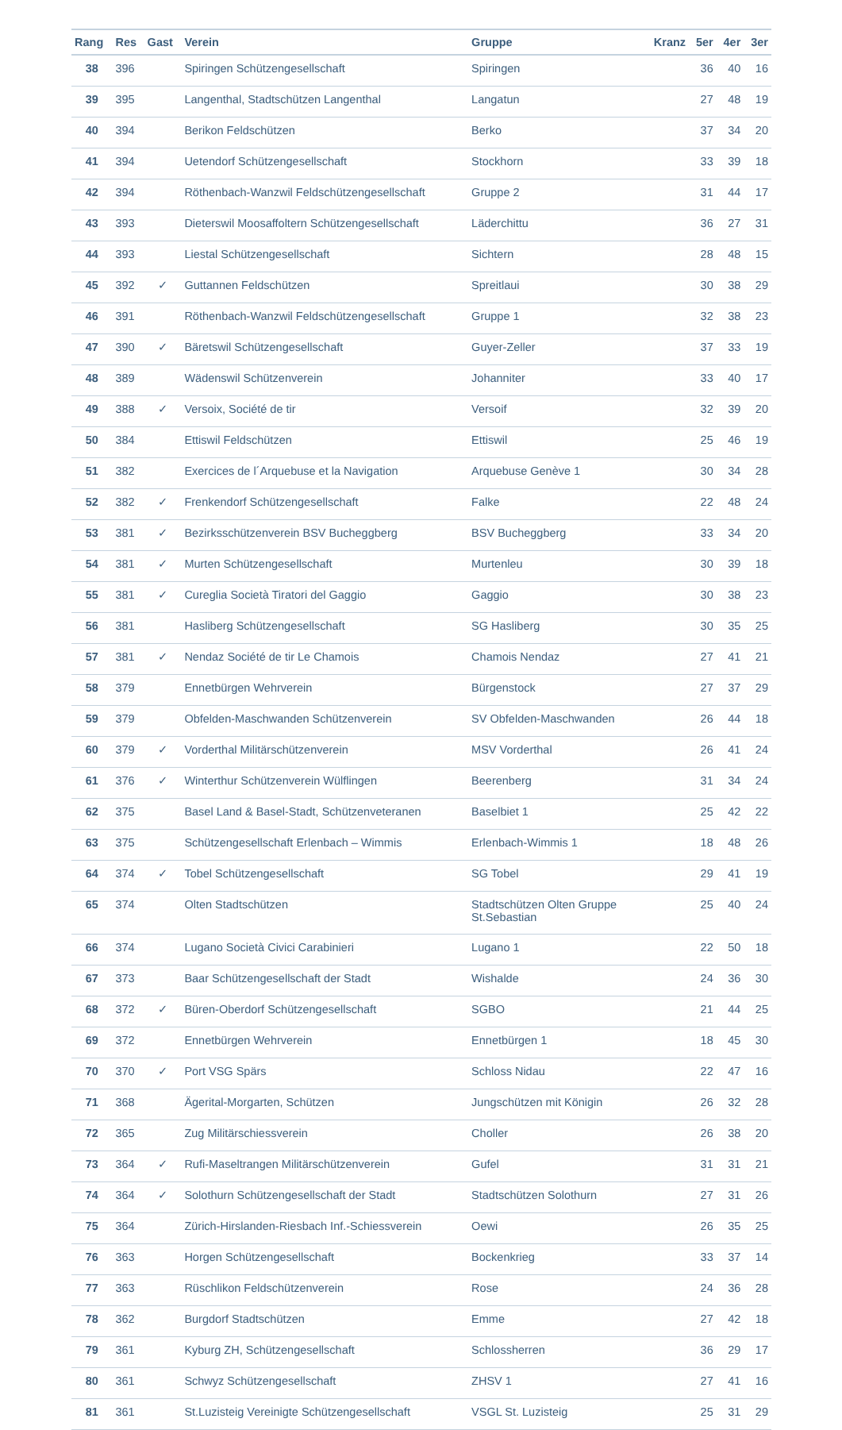| Rang | Res | Gast | Verein | Gruppe | Kranz | 5er | 4er | 3er |
| --- | --- | --- | --- | --- | --- | --- | --- | --- |
| 38 | 396 | | Spiringen Schützengesellschaft | Spiringen | | 36 | 40 | 16 |
| 39 | 395 | | Langenthal, Stadtschützen Langenthal | Langatun | | 27 | 48 | 19 |
| 40 | 394 | | Berikon Feldschützen | Berko | | 37 | 34 | 20 |
| 41 | 394 | | Uetendorf Schützengesellschaft | Stockhorn | | 33 | 39 | 18 |
| 42 | 394 | | Röthenbach-Wanzwil Feldschützengesellschaft | Gruppe 2 | | 31 | 44 | 17 |
| 43 | 393 | | Dieterswil Moosaffoltern Schützengesellschaft | Läderchittu | | 36 | 27 | 31 |
| 44 | 393 | | Liestal Schützengesellschaft | Sichtern | | 28 | 48 | 15 |
| 45 | 392 | ✓ | Guttannen Feldschützen | Spreitlaui | | 30 | 38 | 29 |
| 46 | 391 | | Röthenbach-Wanzwil Feldschützengesellschaft | Gruppe 1 | | 32 | 38 | 23 |
| 47 | 390 | ✓ | Bäretswil Schützengesellschaft | Guyer-Zeller | | 37 | 33 | 19 |
| 48 | 389 | | Wädenswil Schützenverein | Johanniter | | 33 | 40 | 17 |
| 49 | 388 | ✓ | Versoix, Société de tir | Versoif | | 32 | 39 | 20 |
| 50 | 384 | | Ettiswil Feldschützen | Ettiswil | | 25 | 46 | 19 |
| 51 | 382 | | Exercices de l´Arquebuse et la Navigation | Arquebuse Genève 1 | | 30 | 34 | 28 |
| 52 | 382 | ✓ | Frenkendorf Schützengesellschaft | Falke | | 22 | 48 | 24 |
| 53 | 381 | ✓ | Bezirksschützenverein BSV Bucheggberg | BSV Bucheggberg | | 33 | 34 | 20 |
| 54 | 381 | ✓ | Murten Schützengesellschaft | Murtenleu | | 30 | 39 | 18 |
| 55 | 381 | ✓ | Cureglia Società Tiratori del Gaggio | Gaggio | | 30 | 38 | 23 |
| 56 | 381 | | Hasliberg Schützengesellschaft | SG Hasliberg | | 30 | 35 | 25 |
| 57 | 381 | ✓ | Nendaz Société de tir Le Chamois | Chamois Nendaz | | 27 | 41 | 21 |
| 58 | 379 | | Ennetbürgen Wehrverein | Bürgenstock | | 27 | 37 | 29 |
| 59 | 379 | | Obfelden-Maschwanden Schützenverein | SV Obfelden-Maschwanden | | 26 | 44 | 18 |
| 60 | 379 | ✓ | Vorderthal Militärschützenverein | MSV Vorderthal | | 26 | 41 | 24 |
| 61 | 376 | ✓ | Winterthur Schützenverein Wülflingen | Beerenberg | | 31 | 34 | 24 |
| 62 | 375 | | Basel Land & Basel-Stadt, Schützenveteranen | Baselbiet 1 | | 25 | 42 | 22 |
| 63 | 375 | | Schützengesellschaft Erlenbach – Wimmis | Erlenbach-Wimmis 1 | | 18 | 48 | 26 |
| 64 | 374 | ✓ | Tobel Schützengesellschaft | SG Tobel | | 29 | 41 | 19 |
| 65 | 374 | | Olten Stadtschützen | Stadtschützen Olten Gruppe St.Sebastian | | 25 | 40 | 24 |
| 66 | 374 | | Lugano Società Civici Carabinieri | Lugano 1 | | 22 | 50 | 18 |
| 67 | 373 | | Baar Schützengesellschaft der Stadt | Wishalde | | 24 | 36 | 30 |
| 68 | 372 | ✓ | Büren-Oberdorf Schützengesellschaft | SGBO | | 21 | 44 | 25 |
| 69 | 372 | | Ennetbürgen Wehrverein | Ennetbürgen 1 | | 18 | 45 | 30 |
| 70 | 370 | ✓ | Port VSG Spärs | Schloss Nidau | | 22 | 47 | 16 |
| 71 | 368 | | Ägerital-Morgarten, Schützen | Jungschützen mit Königin | | 26 | 32 | 28 |
| 72 | 365 | | Zug Militärschiessverein | Choller | | 26 | 38 | 20 |
| 73 | 364 | ✓ | Rufi-Maseltrangen Militärschützenverein | Gufel | | 31 | 31 | 21 |
| 74 | 364 | ✓ | Solothurn Schützengesellschaft der Stadt | Stadtschützen Solothurn | | 27 | 31 | 26 |
| 75 | 364 | | Zürich-Hirslanden-Riesbach Inf.-Schiessverein | Oewi | | 26 | 35 | 25 |
| 76 | 363 | | Horgen Schützengesellschaft | Bockenkrieg | | 33 | 37 | 14 |
| 77 | 363 | | Rüschlikon Feldschützenverein | Rose | | 24 | 36 | 28 |
| 78 | 362 | | Burgdorf Stadtschützen | Emme | | 27 | 42 | 18 |
| 79 | 361 | | Kyburg ZH, Schützengesellschaft | Schlossherren | | 36 | 29 | 17 |
| 80 | 361 | | Schwyz Schützengesellschaft | ZHSV 1 | | 27 | 41 | 16 |
| 81 | 361 | | St.Luzisteig Vereinigte Schützengesellschaft | VSGL St. Luzisteig | | 25 | 31 | 29 |